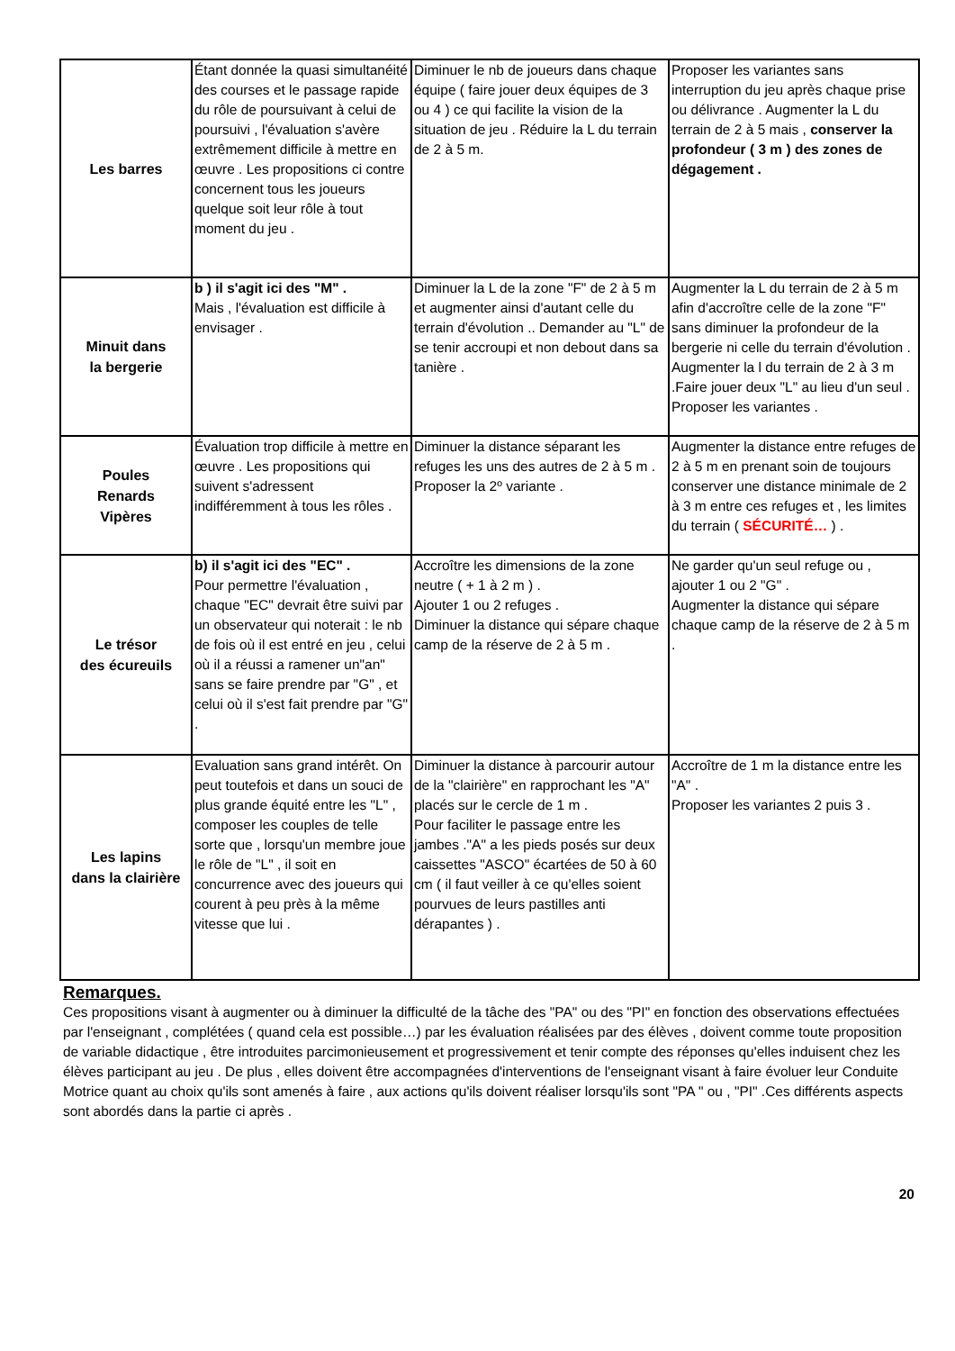| Les barres | Étant donnée la quasi simultanéité des courses et le passage rapide du rôle de poursuivant à celui de poursuivi , l'évaluation s'avère extrêmement difficile à mettre en œuvre . Les propositions ci contre concernent tous les joueurs quelque soit leur rôle à tout moment du jeu . | Diminuer le nb de joueurs dans chaque équipe ( faire jouer deux équipes de 3 ou 4 ) ce qui facilite la vision de la situation de jeu . Réduire la L du terrain de 2 à 5 m. | Proposer les variantes sans interruption du jeu après chaque prise ou délivrance . Augmenter la L du terrain de 2 à 5 mais , conserver la profondeur ( 3 m ) des zones de dégagement . |
| Minuit dans la bergerie | b ) il s'agit ici des "M" . Mais , l'évaluation est difficile à envisager . | Diminuer la L de la zone "F" de 2 à 5 m et augmenter ainsi d'autant celle du terrain d'évolution .. Demander au "L" de se tenir accroupi et non debout dans sa tanière . | Augmenter la L du terrain de 2 à 5 m afin d'accroître celle de la zone "F" sans diminuer la profondeur de la bergerie ni celle du terrain d'évolution . Augmenter la l du terrain de 2 à 3 m .Faire jouer deux "L" au lieu d'un seul . Proposer les variantes . |
| Poules Renards Vipères | Évaluation trop difficile à mettre en œuvre . Les propositions qui suivent s'adressent indifféremment à tous les rôles . | Diminuer la distance séparant les refuges les uns des autres de 2 à 5 m . Proposer la 2º variante . | Augmenter la distance entre refuges de 2 à 5 m en prenant soin de toujours conserver une distance minimale de 2 à 3 m entre ces refuges et , les limites du terrain ( SÉCURITÉ… ) . |
| Le trésor des écureuils | b) il s'agit ici des "EC" . Pour permettre l'évaluation , chaque "EC" devrait être suivi par un observateur qui noterait : le nb de fois où il est entré en jeu , celui où il a réussi a ramener un"an" sans se faire prendre par "G" , et celui où il s'est fait prendre par "G" . | Accroître les dimensions de la zone neutre ( + 1 à 2 m ) . Ajouter 1 ou 2 refuges . Diminuer la distance qui sépare chaque camp de la réserve de 2 à 5 m . | Ne garder qu'un seul refuge ou , ajouter 1 ou 2 "G" . Augmenter la distance qui sépare chaque camp de la réserve de 2 à 5 m . |
| Les lapins dans la clairière | Evaluation sans grand intérêt. On peut toutefois et dans un souci de plus grande équité entre les "L" , composer les couples de telle sorte que , lorsqu'un membre joue le rôle de "L" , il soit en concurrence avec des joueurs qui courent à peu près à la même vitesse que lui . | Diminuer la distance à parcourir autour de la "clairière" en rapprochant les "A" placés sur le cercle de 1 m . Pour faciliter le passage entre les jambes ."A" a les pieds posés sur deux caissettes "ASCO" écartées de 50 à 60 cm ( il faut veiller à ce qu'elles soient pourvues de leurs pastilles anti dérapantes ) . | Accroître de 1 m la distance entre les "A" . Proposer les variantes 2 puis 3 . |
Remarques.
Ces propositions visant à augmenter ou à diminuer la difficulté de la tâche des "PA" ou des "PI" en fonction des observations effectuées par l'enseignant , complétées ( quand cela est possible…) par les évaluation réalisées par des élèves , doivent comme toute proposition de variable didactique , être introduites parcimonieusement et progressivement et tenir compte des réponses qu'elles induisent chez les élèves participant au jeu . De plus , elles doivent être accompagnées d'interventions de l'enseignant visant à faire évoluer leur Conduite Motrice quant au choix qu'ils sont amenés à faire , aux actions qu'ils doivent réaliser lorsqu'ils sont "PA " ou , "PI" .Ces différents aspects sont abordés dans la partie ci après .
20